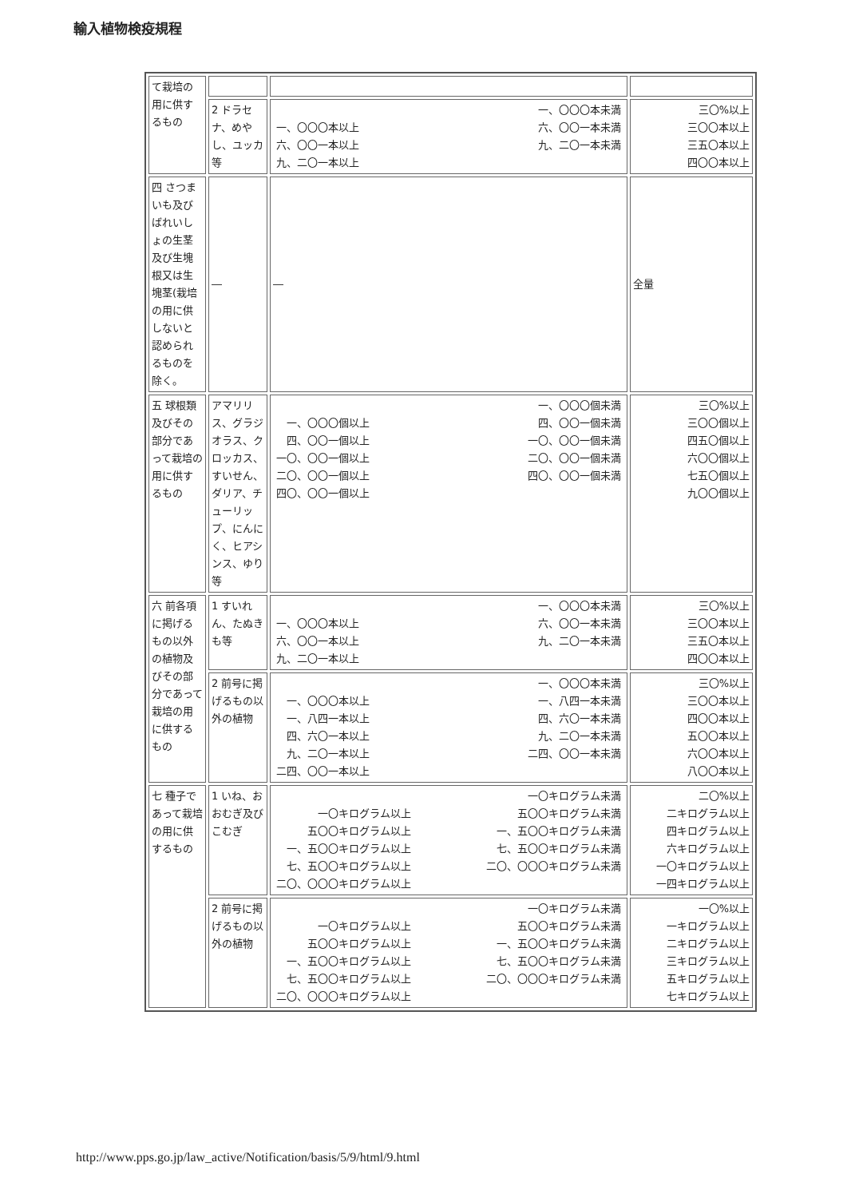輸入植物検疫規程
| て栽培の用に供するもの | | | |
| | 2 ドラセナ、めやし、ユッカ等 | 一、〇〇〇本以上 六、〇〇一本以上 九、二〇一本以上 一、〇〇〇本未満 六、〇〇一本未満 九、二〇一本未満 | 三〇%以上 三〇〇本以上 三五〇本以上 四〇〇本以上 |
| 四 さつまいも及びばれいしょの生茎及び生塊根又は生塊茎(栽培の用に供しないと認められるものを除く。 | ― | ― | 全量 |
| 五 球根類及びその部分であって栽培の用に供するもの | アマリリス、グラジオラス、クロッカス、すいせん、ダリア、チューリップ、にんにく、ヒアシンス、ゆり等 | 一、〇〇〇個以上 四、〇〇一個以上 一〇、〇〇一個以上 二〇、〇〇一個以上 四〇、〇〇一個以上 一、〇〇〇個未満 四、〇〇一個未満 一〇、〇〇一個未満 二〇、〇〇一個未満 四〇、〇〇一個未満 | 三〇%以上 三〇〇個以上 四五〇個以上 六〇〇個以上 七五〇個以上 九〇〇個以上 |
| 六 前各項に掲げるもの以外の植物及びその部分であって栽培の用に供するもの | 1 すいれん、たぬきも等 | 一、〇〇〇本以上 六、〇〇一本以上 九、二〇一本以上 一、〇〇〇本未満 六、〇〇一本未満 九、二〇一本未満 | 三〇%以上 三〇〇本以上 三五〇本以上 四〇〇本以上 |
| | 2 前号に掲げるもの以外の植物 | 一、〇〇〇本以上 一、八四一本以上 四、六〇一本以上 九、二〇一本以上 二四、〇〇一本以上 一、〇〇〇本未満 一、八四一本未満 四、六〇一本未満 九、二〇一本未満 二四、〇〇一本未満 | 三〇%以上 三〇〇本以上 四〇〇本以上 五〇〇本以上 六〇〇本以上 八〇〇本以上 |
| 七 種子であって栽培の用に供するもの | 1 いね、おおむぎ及びこむぎ | 一〇キログラム以上 五〇〇キログラム以上 一、五〇〇キログラム以上 七、五〇〇キログラム以上 二〇、〇〇〇キログラム以上 一〇キログラム未満 五〇〇キログラム未満 一、五〇〇キログラム未満 七、五〇〇キログラム未満 二〇、〇〇〇キログラム未満 | 二〇%以上 二キログラム以上 四キログラム以上 六キログラム以上 一〇キログラム以上 一四キログラム以上 |
| | 2 前号に掲げるもの以外の植物 | 一〇キログラム以上 五〇〇キログラム以上 一、五〇〇キログラム以上 七、五〇〇キログラム以上 二〇、〇〇〇キログラム以上 一〇キログラム未満 五〇〇キログラム未満 一、五〇〇キログラム未満 七、五〇〇キログラム未満 二〇、〇〇〇キログラム未満 | 一〇%以上 一キログラム以上 二キログラム以上 三キログラム以上 五キログラム以上 七キログラム以上 |
http://www.pps.go.jp/law_active/Notification/basis/5/9/html/9.html